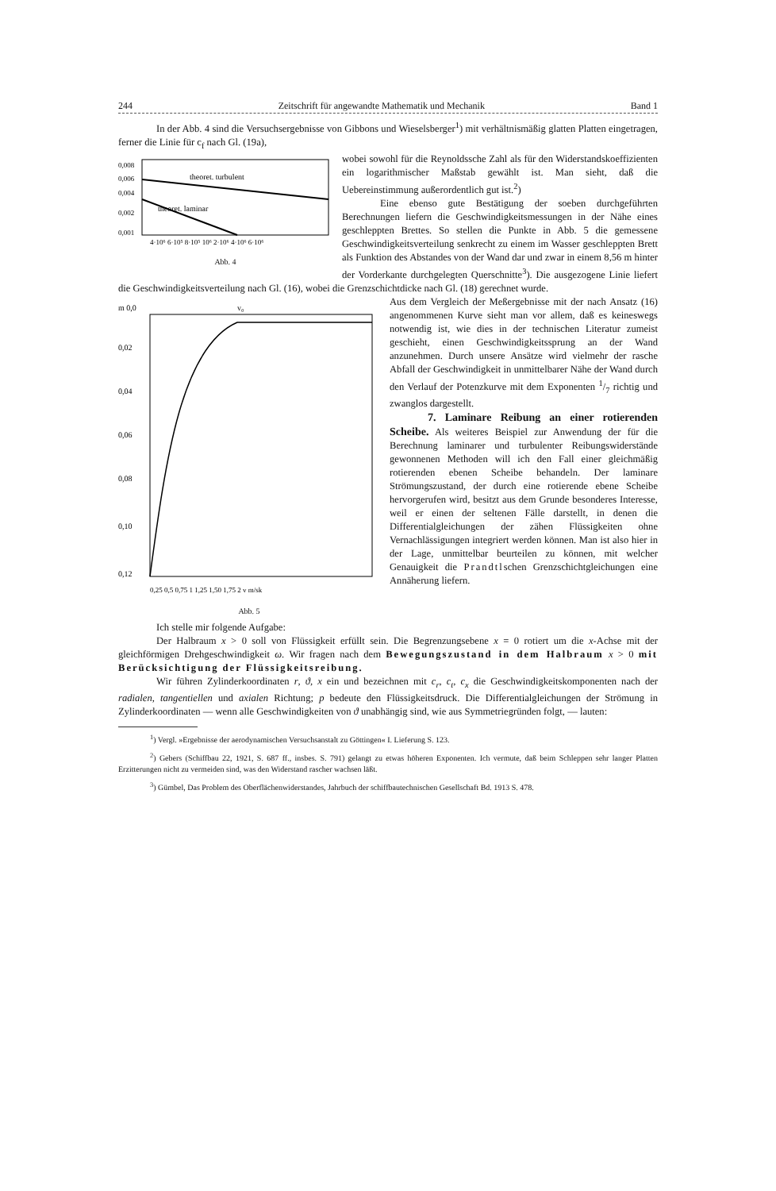244 Zeitschrift für angewandte Mathematik und Mechanik Band 1
In der Abb. 4 sind die Versuchsergebnisse von Gibbons und Wieselsberger<sup>1</sup>) mit verhältnismäßig glatten Platten eingetragen, ferner die Linie für c<sub>f</sub> nach Gl. (19a),
0,008
0,006
0,004
0,002
0,001
theoret. turbulent
theoret. laminar
4·10⁶ 6·10⁵ 8·10⁵ 10⁶ 2·10⁶ 4·10⁶ 6·10⁶
Abb. 4
wobei sowohl für die Reynoldssche Zahl als für den Widerstandskoeffizienten ein logarithmischer Maßstab gewählt ist. Man sieht, daß die Uebereinstimmung außerordentlich gut ist.<sup>2</sup>)
Eine ebenso gute Bestätigung der soeben durchgeführten Berechnungen liefern die Geschwindigkeitsmessungen in der Nähe eines geschleppten Brettes. So stellen die Punkte in Abb. 5 die gemessene Geschwindigkeitsverteilung senkrecht zu einem im Wasser geschleppten Brett als Funktion des Abstandes von der Wand dar und zwar in einem 8,56 m hinter der Vorderkante durchgelegten Querschnitte<sup>3</sup>). Die ausgezogene Linie liefert die Geschwindigkeitsverteilung nach Gl. (16), wobei die Grenzschichtdicke nach Gl. (18) gerechnet wurde.
m 0,0
v₀
0,02
0,04
0,06
0,08
0,10
0,12
0,25 0,5 0,75 1 1,25 1,50 1,75 2 v m/sk
Abb. 5
Aus dem Vergleich der Meßergebnisse mit der nach Ansatz (16) angenommenen Kurve sieht man vor allem, daß es keineswegs notwendig ist, wie dies in der technischen Literatur zumeist geschieht, einen Geschwindigkeitssprung an der Wand anzunehmen. Durch unsere Ansätze wird vielmehr der rasche Abfall der Geschwindigkeit in unmittelbarer Nähe der Wand durch den Verlauf der Potenzkurve mit dem Exponenten 1/7 richtig und zwanglos dargestellt.
7. Laminare Reibung an einer rotierenden Scheibe. Als weiteres Beispiel zur Anwendung der für die Berechnung laminarer und turbulenter Reibungswiderstände gewonnenen Methoden will ich den Fall einer gleichmäßig rotierenden ebenen Scheibe behandeln. Der laminare Strömungszustand, der durch eine rotierende ebene Scheibe hervorgerufen wird, besitzt aus dem Grunde besonderes Interesse, weil er einen der seltenen Fälle darstellt, in denen die Differentialgleichungen der zähen Flüssigkeiten ohne Vernachlässigungen integriert werden können. Man ist also hier in der Lage, unmittelbar beurteilen zu können, mit welcher Genauigkeit die Prandtlschen Grenzschichtgleichungen eine Annäherung liefern.
Ich stelle mir folgende Aufgabe:
Der Halbraum x > 0 soll von Flüssigkeit erfüllt sein. Die Begrenzungsebene x = 0 rotiert um die x-Achse mit der gleichförmigen Drehgeschwindigkeit ω. Wir fragen nach dem Bewegungszustand in dem Halbraum x > 0 mit Berücksichtigung der Flüssigkeitsreibung.
Wir führen Zylinderkoordinaten r, ϑ, x ein und bezeichnen mit c<sub>r</sub>, c<sub>t</sub>, c<sub>x</sub> die Geschwindigkeitskomponenten nach der radialen, tangentiellen und axialen Richtung; p bedeute den Flüssigkeitsdruck. Die Differentialgleichungen der Strömung in Zylinderkoordinaten — wenn alle Geschwindigkeiten von ϑ unabhängig sind, wie aus Symmetriegründen folgt, — lauten:
<sup>1</sup>) Vergl. »Ergebnisse der aerodynamischen Versuchsanstalt zu Göttingen« I. Lieferung S. 123.
<sup>2</sup>) Gebers (Schiffbau 22, 1921, S. 687 ff., insbes. S. 791) gelangt zu etwas höheren Exponenten. Ich vermute, daß beim Schleppen sehr langer Platten Erzitterungen nicht zu vermeiden sind, was den Widerstand rascher wachsen läßt.
<sup>3</sup>) Gümbel, Das Problem des Oberflächenwiderstandes, Jahrbuch der schiffbautechnischen Gesellschaft Bd. 1913 S. 478.